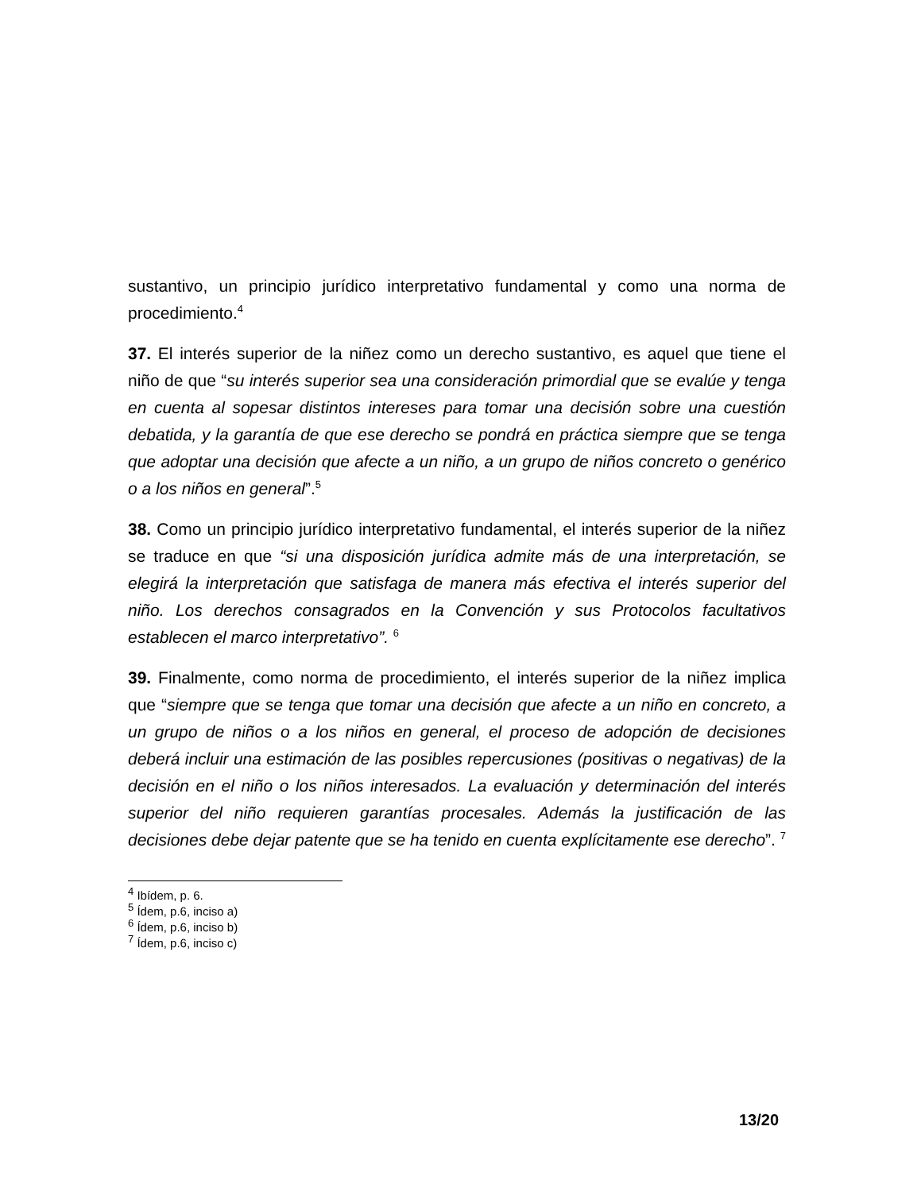sustantivo, un principio jurídico interpretativo fundamental y como una norma de procedimiento.<sup>4</sup>
37. El interés superior de la niñez como un derecho sustantivo, es aquel que tiene el niño de que “su interés superior sea una consideración primordial que se evalúe y tenga en cuenta al sopesar distintos intereses para tomar una decisión sobre una cuestión debatida, y la garantía de que ese derecho se pondrá en práctica siempre que se tenga que adoptar una decisión que afecte a un niño, a un grupo de niños concreto o genérico o a los niños en general”.<sup>5</sup>
38. Como un principio jurídico interpretativo fundamental, el interés superior de la niñez se traduce en que “si una disposición jurídica admite más de una interpretación, se elegirá la interpretación que satisfaga de manera más efectiva el interés superior del niño. Los derechos consagrados en la Convención y sus Protocolos facultativos establecen el marco interpretativo”. <sup>6</sup>
39. Finalmente, como norma de procedimiento, el interés superior de la niñez implica que “siempre que se tenga que tomar una decisión que afecte a un niño en concreto, a un grupo de niños o a los niños en general, el proceso de adopción de decisiones deberá incluir una estimación de las posibles repercusiones (positivas o negativas) de la decisión en el niño o los niños interesados. La evaluación y determinación del interés superior del niño requieren garantías procesales. Además la justificación de las decisiones debe dejar patente que se ha tenido en cuenta explícitamente ese derecho”. <sup>7</sup>
<sup>4</sup> Ibídem, p. 6.
<sup>5</sup> Ídem, p.6, inciso a)
<sup>6</sup> Ídem, p.6, inciso b)
<sup>7</sup> Ídem, p.6, inciso c)
13/20